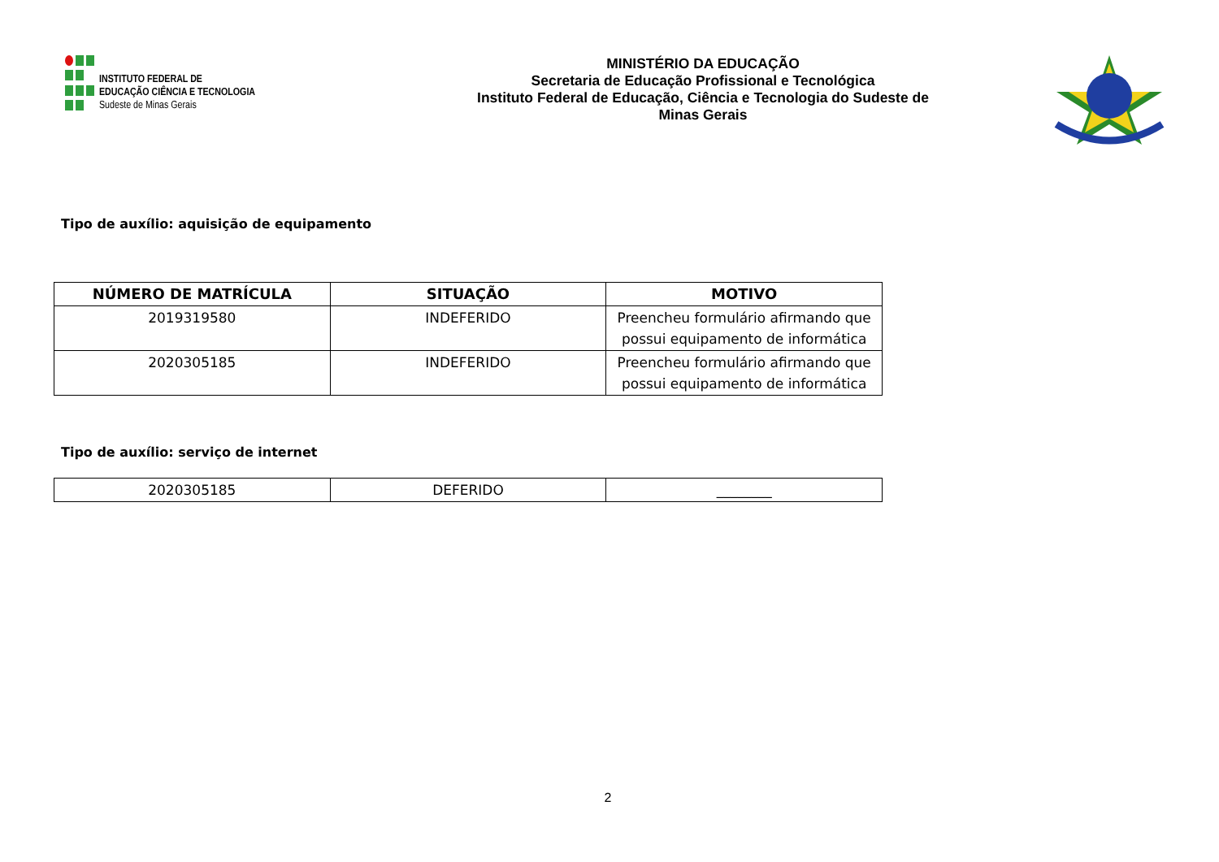INSTITUTO FEDERAL DE
EDUCAÇÃO CIÊNCIA E TECNOLOGIA
Sudeste de Minas Gerais
MINISTÉRIO DA EDUCAÇÃO
Secretaria de Educação Profissional e Tecnológica
Instituto Federal de Educação, Ciência e Tecnologia do Sudeste de
Minas Gerais
Tipo de auxílio: aquisição de equipamento
| NÚMERO DE MATRÍCULA | SITUAÇÃO | MOTIVO |
| --- | --- | --- |
| 2019319580 | INDEFERIDO | Preencheu formulário afirmando que possui equipamento de informática |
| 2020305185 | INDEFERIDO | Preencheu formulário afirmando que possui equipamento de informática |
Tipo de auxílio: serviço de internet
| 2020305185 | DEFERIDO | ________ |
2